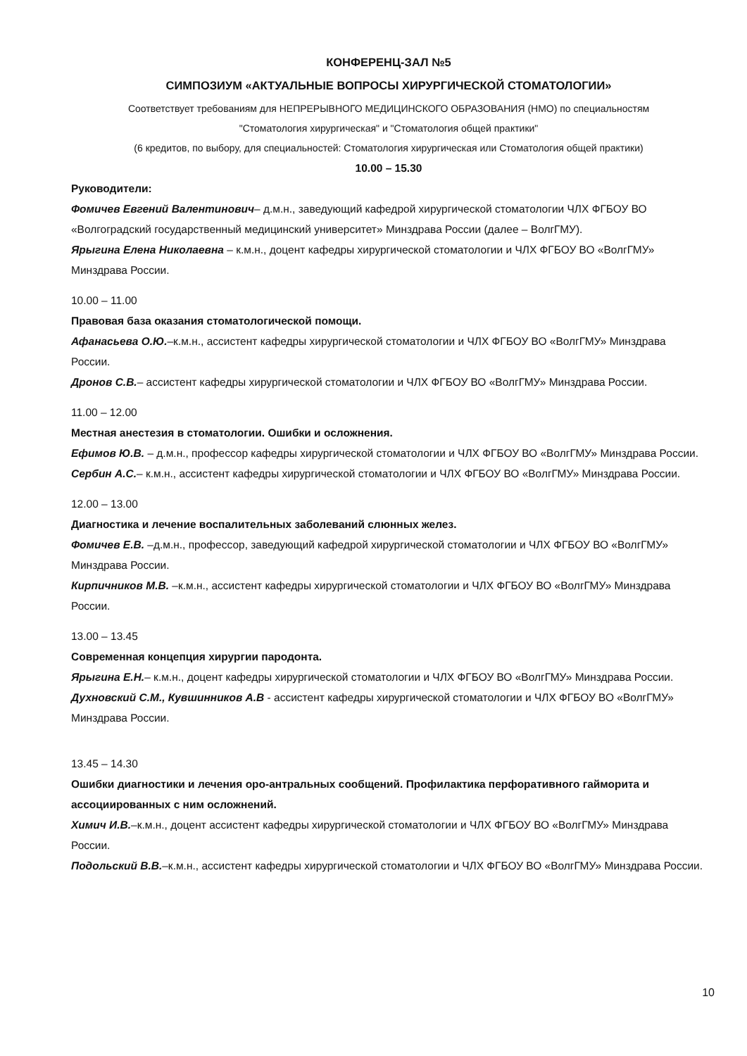КОНФЕРЕНЦ-ЗАЛ №5
СИМПОЗИУМ «АКТУАЛЬНЫЕ ВОПРОСЫ ХИРУРГИЧЕСКОЙ СТОМАТОЛОГИИ»
Соответствует требованиям для НЕПРЕРЫВНОГО МЕДИЦИНСКОГО ОБРАЗОВАНИЯ (НМО) по специальностям
"Стоматология хирургическая" и "Стоматология общей практики"
(6 кредитов, по выбору, для специальностей: Стоматология хирургическая или Стоматология общей практики)
10.00 – 15.30
Руководители:
Фомичев Евгений Валентинович– д.м.н., заведующий кафедрой хирургической стоматологии ЧЛХ ФГБОУ ВО «Волгоградский государственный медицинский университет» Минздрава России (далее – ВолгГМУ).
Ярыгина Елена Николаевна – к.м.н., доцент кафедры хирургической стоматологии и ЧЛХ ФГБОУ ВО «ВолгГМУ» Минздрава России.
10.00 – 11.00
Правовая база оказания стоматологической помощи.
Афанасьева О.Ю.–к.м.н., ассистент кафедры хирургической стоматологии и ЧЛХ ФГБОУ ВО «ВолгГМУ» Минздрава России.
Дронов С.В.– ассистент кафедры хирургической стоматологии и ЧЛХ ФГБОУ ВО «ВолгГМУ» Минздрава России.
11.00 – 12.00
Местная анестезия в стоматологии. Ошибки и осложнения.
Ефимов Ю.В. – д.м.н., профессор кафедры хирургической стоматологии и ЧЛХ ФГБОУ ВО «ВолгГМУ» Минздрава России.
Сербин А.С.– к.м.н., ассистент кафедры хирургической стоматологии и ЧЛХ ФГБОУ ВО «ВолгГМУ» Минздрава России.
12.00 – 13.00
Диагностика и лечение воспалительных заболеваний слюнных желез.
Фомичев Е.В. –д.м.н., профессор, заведующий кафедрой хирургической стоматологии и ЧЛХ ФГБОУ ВО «ВолгГМУ» Минздрава России.
Кирпичников М.В. –к.м.н., ассистент кафедры хирургической стоматологии и ЧЛХ ФГБОУ ВО «ВолгГМУ» Минздрава России.
13.00 – 13.45
Современная концепция хирургии пародонта.
Ярыгина Е.Н.– к.м.н., доцент кафедры хирургической стоматологии и ЧЛХ ФГБОУ ВО «ВолгГМУ» Минздрава России.
Духновский С.М., Кувшинников А.В - ассистент кафедры хирургической стоматологии и ЧЛХ ФГБОУ ВО «ВолгГМУ» Минздрава России.
13.45 – 14.30
Ошибки диагностики и лечения оро-антральных сообщений. Профилактика перфоративного гайморита и ассоциированных с ним осложнений.
Химич И.В.–к.м.н., доцент ассистент кафедры хирургической стоматологии и ЧЛХ ФГБОУ ВО «ВолгГМУ» Минздрава России.
Подольский В.В.–к.м.н., ассистент кафедры хирургической стоматологии и ЧЛХ ФГБОУ ВО «ВолгГМУ» Минздрава России.
10